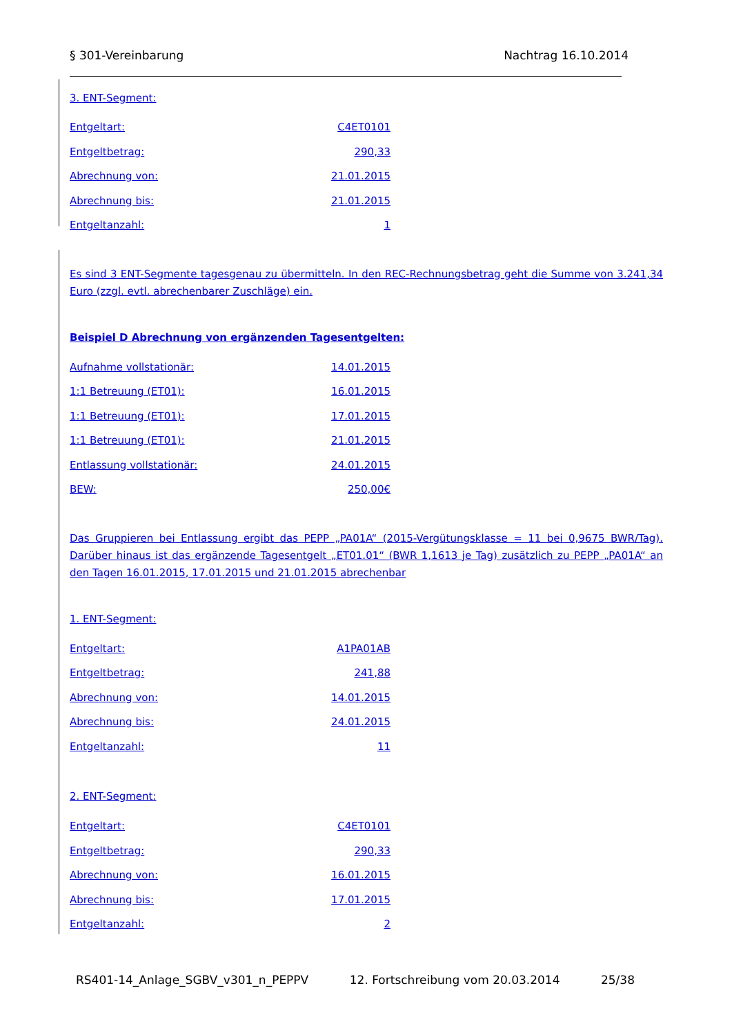§ 301-Vereinbarung Nachtrag 16.10.2014
3. ENT-Segment:
Entgeltart: C4ET0101
Entgeltbetrag: 290,33
Abrechnung von: 21.01.2015
Abrechnung bis: 21.01.2015
Entgeltanzahl: 1
Es sind 3 ENT-Segmente tagesgenau zu übermitteln. In den REC-Rechnungsbetrag geht die Summe von 3.241,34 Euro (zzgl. evtl. abrechenbarer Zuschläge) ein.
Beispiel D Abrechnung von ergänzenden Tagesentgelten:
Aufnahme vollstationär: 14.01.2015
1:1 Betreuung (ET01): 16.01.2015
1:1 Betreuung (ET01): 17.01.2015
1:1 Betreuung (ET01): 21.01.2015
Entlassung vollstationär: 24.01.2015
BEW: 250,00€
Das Gruppieren bei Entlassung ergibt das PEPP „PA01A“ (2015-Vergütungsklasse = 11 bei 0,9675 BWR/Tag). Darüber hinaus ist das ergänzende Tagesentgelt „ET01.01“ (BWR 1,1613 je Tag) zusätzlich zu PEPP „PA01A“ an den Tagen 16.01.2015, 17.01.2015 und 21.01.2015 abrechenbar
1. ENT-Segment:
Entgeltart: A1PA01AB
Entgeltbetrag: 241,88
Abrechnung von: 14.01.2015
Abrechnung bis: 24.01.2015
Entgeltanzahl: 11
2. ENT-Segment:
Entgeltart: C4ET0101
Entgeltbetrag: 290,33
Abrechnung von: 16.01.2015
Abrechnung bis: 17.01.2015
Entgeltanzahl: 2
RS401-14_Anlage_SGBV_v301_n_PEPPV 12. Fortschreibung vom 20.03.2014 25/38